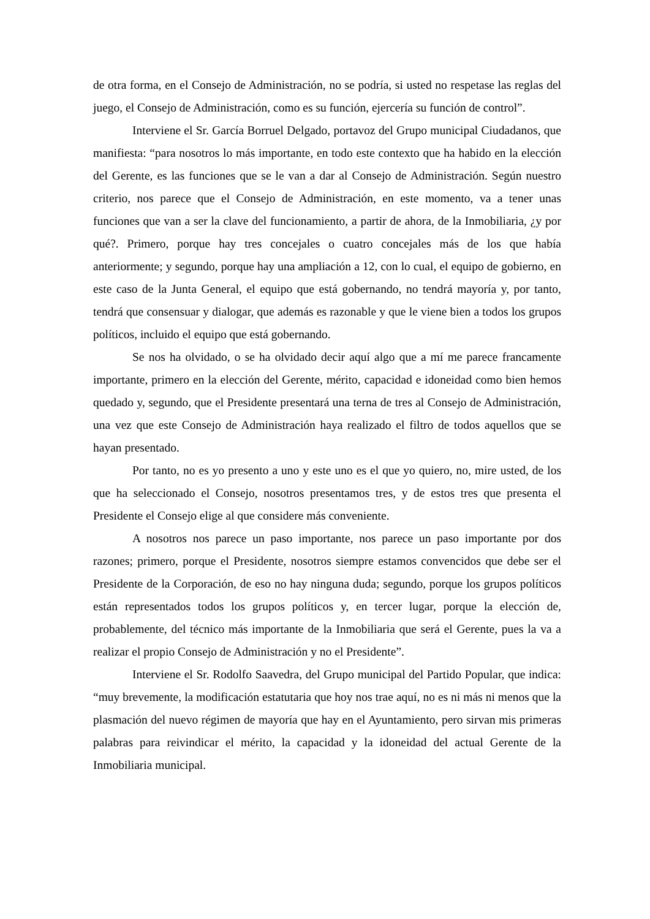de otra forma, en el Consejo de Administración, no se podría, si usted no respetase las reglas del juego, el Consejo de Administración, como es su función, ejercería su función de control”.
Interviene el Sr. García Borruel Delgado, portavoz del Grupo municipal Ciudadanos, que manifiesta: “para nosotros lo más importante, en todo este contexto que ha habido en la elección del Gerente, es las funciones que se le van a dar al Consejo de Administración. Según nuestro criterio, nos parece que el Consejo de Administración, en este momento, va a tener unas funciones que van a ser la clave del funcionamiento, a partir de ahora, de la Inmobiliaria, ¿y por qué?. Primero, porque hay tres concejales o cuatro concejales más de los que había anteriormente; y segundo, porque hay una ampliación a 12, con lo cual, el equipo de gobierno, en este caso de la Junta General, el equipo que está gobernando, no tendrá mayoría y, por tanto, tendrá que consensuar y dialogar, que además es razonable y que le viene bien a todos los grupos políticos, incluido el equipo que está gobernando.
Se nos ha olvidado, o se ha olvidado decir aquí algo que a mí me parece francamente importante, primero en la elección del Gerente, mérito, capacidad e idoneidad como bien hemos quedado y, segundo, que el Presidente presentará una terna de tres al Consejo de Administración, una vez que este Consejo de Administración haya realizado el filtro de todos aquellos que se hayan presentado.
Por tanto, no es yo presento a uno y este uno es el que yo quiero, no, mire usted, de los que ha seleccionado el Consejo, nosotros presentamos tres, y de estos tres que presenta el Presidente el Consejo elige al que considere más conveniente.
A nosotros nos parece un paso importante, nos parece un paso importante por dos razones; primero, porque el Presidente, nosotros siempre estamos convencidos que debe ser el Presidente de la Corporación, de eso no hay ninguna duda; segundo, porque los grupos políticos están representados todos los grupos políticos y, en tercer lugar, porque la elección de, probablemente, del técnico más importante de la Inmobiliaria que será el Gerente, pues la va a realizar el propio Consejo de Administración y no el Presidente”.
Interviene el Sr. Rodolfo Saavedra, del Grupo municipal del Partido Popular, que indica: “muy brevemente, la modificación estatutaria que hoy nos trae aquí, no es ni más ni menos que la plasmación del nuevo régimen de mayoría que hay en el Ayuntamiento, pero sirvan mis primeras palabras para reivindicar el mérito, la capacidad y la idoneidad del actual Gerente de la Inmobiliaria municipal.